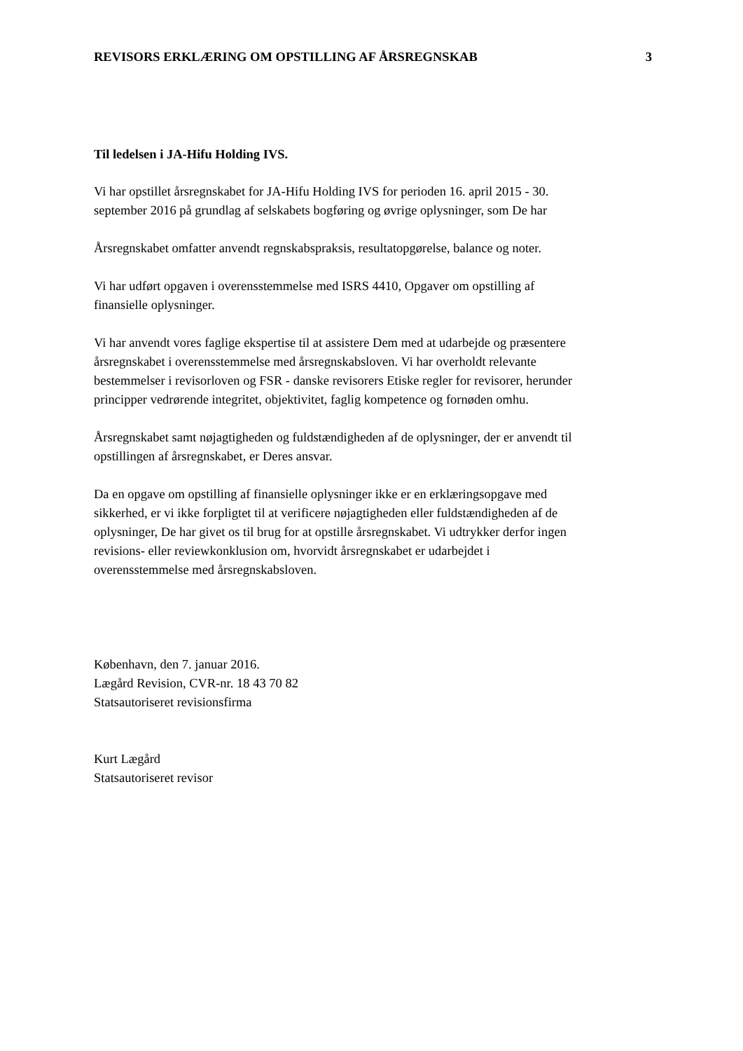REVISORS ERKLÆRING OM OPSTILLING AF ÅRSREGNSKAB 3
Til ledelsen i JA-Hifu Holding IVS.
Vi har opstillet årsregnskabet for JA-Hifu Holding IVS for perioden 16. april 2015 - 30.
september 2016 på grundlag af selskabets bogføring og øvrige oplysninger, som De har
Årsregnskabet omfatter anvendt regnskabspraksis, resultatopgørelse, balance og noter.
Vi har udført opgaven i overensstemmelse med ISRS 4410, Opgaver om opstilling af
finansielle oplysninger.
Vi har anvendt vores faglige ekspertise til at assistere Dem med at udarbejde og præsentere
årsregnskabet i overensstemmelse med årsregnskabsloven. Vi har overholdt relevante
bestemmelser i revisorloven og FSR - danske revisorers Etiske regler for revisorer, herunder
principper vedrørende integritet, objektivitet, faglig kompetence og fornøden omhu.
Årsregnskabet samt nøjagtigheden og fuldstændigheden af de oplysninger, der er anvendt til
opstillingen af årsregnskabet, er Deres ansvar.
Da en opgave om opstilling af finansielle oplysninger ikke er en erklæringsopgave med
sikkerhed, er vi ikke forpligtet til at verificere nøjagtigheden eller fuldstændigheden af de
oplysninger, De har givet os til brug for at opstille årsregnskabet. Vi udtrykker derfor ingen
revisions- eller reviewkonklusion om, hvorvidt årsregnskabet er udarbejdet i
overensstemmelse med årsregnskabsloven.
København, den 7. januar 2016.
Lægård Revision, CVR-nr. 18 43 70 82
Statsautoriseret revisionsfirma
Kurt Lægård
Statsautoriseret revisor